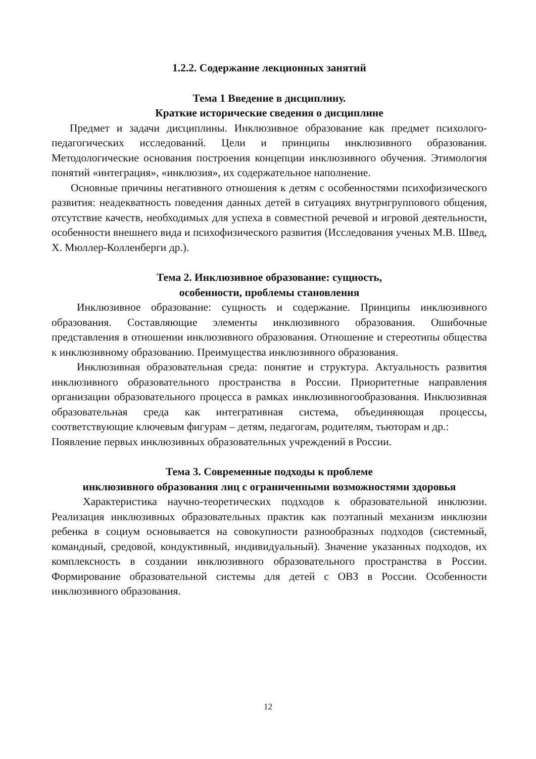1.2.2. Содержание лекционных занятий
Тема 1 Введение в дисциплину.
Краткие исторические сведения о дисциплине
Предмет и задачи дисциплины. Инклюзивное образование как предмет психолого-педагогических исследований. Цели и принципы инклюзивного образования. Методологические основания построения концепции инклюзивного обучения. Этимология понятий «интеграция», «инклюзия», их содержательное наполнение.
Основные причины негативного отношения к детям с особенностями психофизического развития: неадекватность поведения данных детей в ситуациях внутригруппового общения, отсутствие качеств, необходимых для успеха в совместной речевой и игровой деятельности, особенности внешнего вида и психофизического развития (Исследования ученых М.В. Швед, Х. Мюллер-Колленберги др.).
Тема 2. Инклюзивное образование: сущность,
особенности, проблемы становления
Инклюзивное образование: сущность и содержание. Принципы инклюзивного образования. Составляющие элементы инклюзивного образования. Ошибочные представления в отношении инклюзивного образования. Отношение и стереотипы общества к инклюзивному образованию. Преимущества инклюзивного образования.
Инклюзивная образовательная среда: понятие и структура. Актуальность развития инклюзивного образовательного пространства в России. Приоритетные направления организации образовательного процесса в рамках инклюзивногообразования. Инклюзивная образовательная среда как интегративная система, объединяющая процессы, соответствующие ключевым фигурам – детям, педагогам, родителям, тьюторам и др.:
Появление первых инклюзивных образовательных учреждений в России.
Тема 3. Современные подходы к проблеме
инклюзивного образования лиц с ограниченными возможностями здоровья
Характеристика научно-теоретических подходов к образовательной инклюзии. Реализация инклюзивных образовательных практик как поэтапный механизм инклюзии ребенка в социум основывается на совокупности разнообразных подходов (системный, командный, средовой, кондуктивный, индивидуальный). Значение указанных подходов, их комплексность в создании инклюзивного образовательного пространства в России. Формирование образовательной системы для детей с ОВЗ в России. Особенности инклюзивного образования.
12